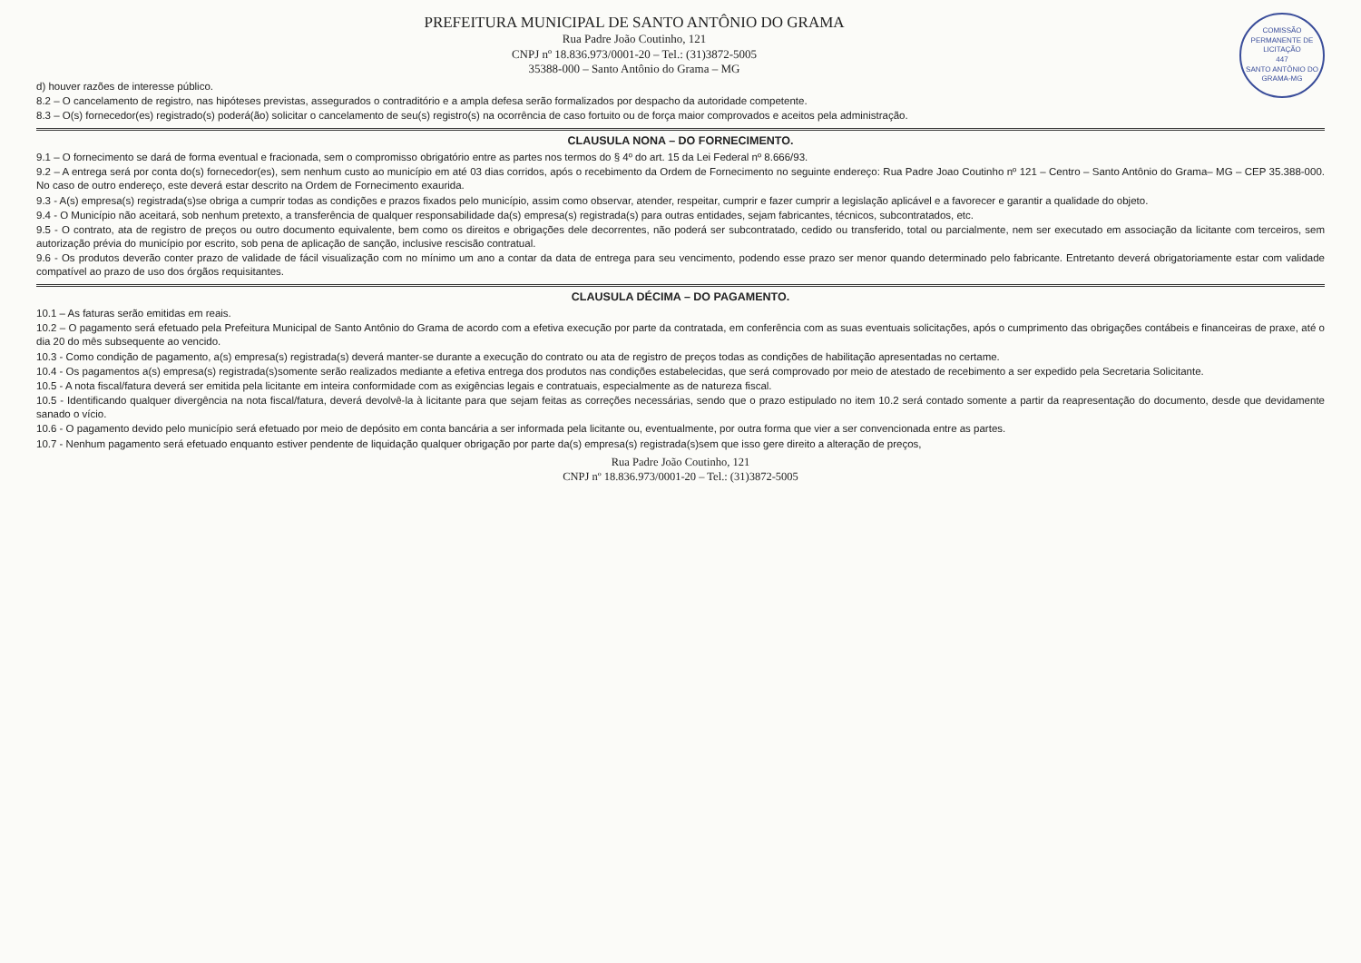COMISSÃO PERMANENTE DE LICITAÇÃO
447
SANTO ANTÔNIO DO GRAMA-MG
PREFEITURA MUNICIPAL DE SANTO ANTÔNIO DO GRAMA
Rua Padre João Coutinho, 121
CNPJ nº 18.836.973/0001-20 – Tel.: (31)3872-5005
35388-000 – Santo Antônio do Grama – MG
d) houver razões de interesse público.
8.2 – O cancelamento de registro, nas hipóteses previstas, assegurados o contraditório e a ampla defesa serão formalizados por despacho da autoridade competente.
8.3 – O(s) fornecedor(es) registrado(s) poderá(ão) solicitar o cancelamento de seu(s) registro(s) na ocorrência de caso fortuito ou de força maior comprovados e aceitos pela administração.
CLAUSULA NONA – DO FORNECIMENTO.
9.1 – O fornecimento se dará de forma eventual e fracionada, sem o compromisso obrigatório entre as partes nos termos do § 4º do art. 15 da Lei Federal nº 8.666/93.
9.2 – A entrega será por conta do(s) fornecedor(es), sem nenhum custo ao município em até 03 dias corridos, após o recebimento da Ordem de Fornecimento no seguinte endereço: Rua Padre Joao Coutinho nº 121 – Centro – Santo Antônio do Grama– MG – CEP 35.388-000. No caso de outro endereço, este deverá estar descrito na Ordem de Fornecimento exaurida.
9.3 - A(s) empresa(s) registrada(s)se obriga a cumprir todas as condições e prazos fixados pelo município, assim como observar, atender, respeitar, cumprir e fazer cumprir a legislação aplicável e a favorecer e garantir a qualidade do objeto.
9.4 - O Município não aceitará, sob nenhum pretexto, a transferência de qualquer responsabilidade da(s) empresa(s) registrada(s) para outras entidades, sejam fabricantes, técnicos, subcontratados, etc.
9.5 - O contrato, ata de registro de preços ou outro documento equivalente, bem como os direitos e obrigações dele decorrentes, não poderá ser subcontratado, cedido ou transferido, total ou parcialmente, nem ser executado em associação da licitante com terceiros, sem autorização prévia do município por escrito, sob pena de aplicação de sanção, inclusive rescisão contratual.
9.6 - Os produtos deverão conter prazo de validade de fácil visualização com no mínimo um ano a contar da data de entrega para seu vencimento, podendo esse prazo ser menor quando determinado pelo fabricante. Entretanto deverá obrigatoriamente estar com validade compatível ao prazo de uso dos órgãos requisitantes.
CLAUSULA DÉCIMA – DO PAGAMENTO.
10.1 – As faturas serão emitidas em reais.
10.2 – O pagamento será efetuado pela Prefeitura Municipal de Santo Antônio do Grama de acordo com a efetiva execução por parte da contratada, em conferência com as suas eventuais solicitações, após o cumprimento das obrigações contábeis e financeiras de praxe, até o dia 20 do mês subsequente ao vencido.
10.3 - Como condição de pagamento, a(s) empresa(s) registrada(s) deverá manter-se durante a execução do contrato ou ata de registro de preços todas as condições de habilitação apresentadas no certame.
10.4 - Os pagamentos a(s) empresa(s) registrada(s)somente serão realizados mediante a efetiva entrega dos produtos nas condições estabelecidas, que será comprovado por meio de atestado de recebimento a ser expedido pela Secretaria Solicitante.
10.5 - A nota fiscal/fatura deverá ser emitida pela licitante em inteira conformidade com as exigências legais e contratuais, especialmente as de natureza fiscal.
10.5 - Identificando qualquer divergência na nota fiscal/fatura, deverá devolvê-la à licitante para que sejam feitas as correções necessárias, sendo que o prazo estipulado no item 10.2 será contado somente a partir da reapresentação do documento, desde que devidamente sanado o vício.
10.6 - O pagamento devido pelo município será efetuado por meio de depósito em conta bancária a ser informada pela licitante ou, eventualmente, por outra forma que vier a ser convencionada entre as partes.
10.7 - Nenhum pagamento será efetuado enquanto estiver pendente de liquidação qualquer obrigação por parte da(s) empresa(s) registrada(s)sem que isso gere direito a alteração de preços,
Rua Padre João Coutinho, 121
CNPJ nº 18.836.973/0001-20 – Tel.: (31)3872-5005